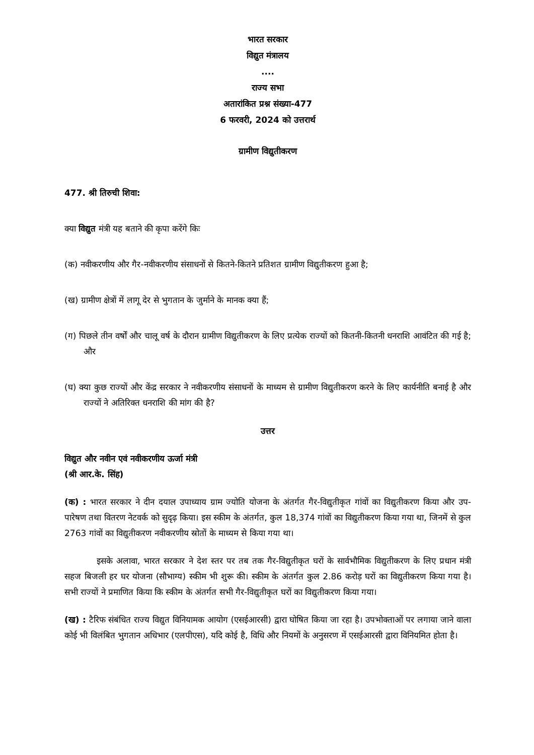भारत सरकार
विद्युत मंत्रालय
....
राज्य सभा
अतारांकित प्रश्न संख्या-477
6 फरवरी, 2024 को उत्तरार्थ
ग्रामीण विद्युतीकरण
477. श्री तिरुची शिवा:
क्या विद्युत मंत्री यह बताने की कृपा करेंगे किः
(क) नवीकरणीय और गैर-नवीकरणीय संसाधनों से कितने-कितने प्रतिशत ग्रामीण विद्युतीकरण हुआ है;
(ख) ग्रामीण क्षेत्रों में लागू देर से भुगतान के जुर्माने के मानक क्या हैं;
(ग) पिछले तीन वर्षों और चालू वर्ष के दौरान ग्रामीण विद्युतीकरण के लिए प्रत्येक राज्यों को कितनी-कितनी धनराशि आवंटित की गई है; और
(घ) क्या कुछ राज्यों और केंद्र सरकार ने नवीकरणीय संसाधनों के माध्यम से ग्रामीण विद्युतीकरण करने के लिए कार्यनीति बनाई है और राज्यों ने अतिरिक्त धनराशि की मांग की है?
उत्तर
विद्युत और नवीन एवं नवीकरणीय ऊर्जा मंत्री
(श्री आर.के. सिंह)
(क) : भारत सरकार ने दीन दयाल उपाध्याय ग्राम ज्योति योजना के अंतर्गत गैर-विद्युतीकृत गांवों का विद्युतीकरण किया और उप-पारेषण तथा वितरण नेटवर्क को सुदृढ़ किया। इस स्कीम के अंतर्गत, कुल 18,374 गांवों का विद्युतीकरण किया गया था, जिनमें से कुल 2763 गांवों का विद्युतीकरण नवीकरणीय स्रोतों के माध्यम से किया गया था।
इसके अलावा, भारत सरकार ने देश स्तर पर तब तक गैर-विद्युतीकृत घरों के सार्वभौमिक विद्युतीकरण के लिए प्रधान मंत्री सहज बिजली हर घर योजना (सौभाग्य) स्कीम भी शुरू की। स्कीम के अंतर्गत कुल 2.86 करोड़ घरों का विद्युतीकरण किया गया है। सभी राज्यों ने प्रमाणित किया कि स्कीम के अंतर्गत सभी गैर-विद्युतीकृत घरों का विद्युतीकरण किया गया।
(ख) : टैरिफ संबंधित राज्य विद्युत विनियामक आयोग (एसईआरसी) द्वारा घोषित किया जा रहा है। उपभोक्ताओं पर लगाया जाने वाला कोई भी विलंबित भुगतान अधिभार (एलपीएस), यदि कोई है, विधि और नियमों के अनुसरण में एसईआरसी द्वारा विनियमित होता है।